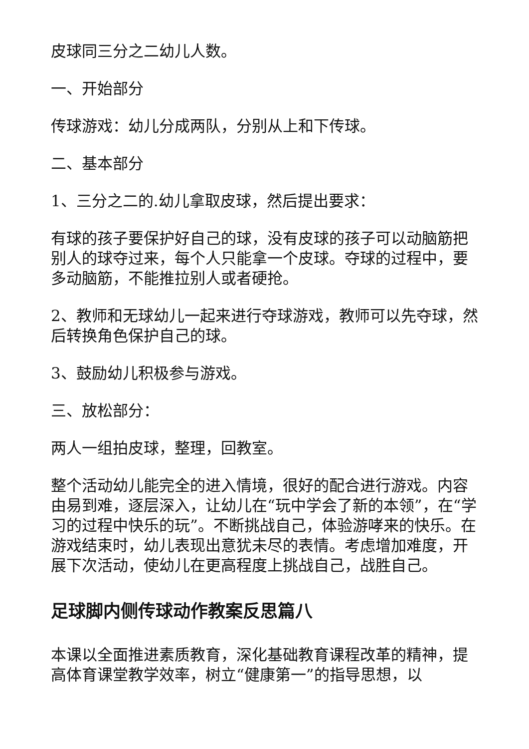皮球同三分之二幼儿人数。
一、开始部分
传球游戏：幼儿分成两队，分别从上和下传球。
二、基本部分
1、三分之二的.幼儿拿取皮球，然后提出要求：
有球的孩子要保护好自己的球，没有皮球的孩子可以动脑筋把别人的球夺过来，每个人只能拿一个皮球。夺球的过程中，要多动脑筋，不能推拉别人或者硬抢。
2、教师和无球幼儿一起来进行夺球游戏，教师可以先夺球，然后转换角色保护自己的球。
3、鼓励幼儿积极参与游戏。
三、放松部分：
两人一组拍皮球，整理，回教室。
整个活动幼儿能完全的进入情境，很好的配合进行游戏。内容由易到难，逐层深入，让幼儿在“玩中学会了新的本领”，在“学习的过程中快乐的玩”。不断挑战自己，体验游哮来的快乐。在游戏结束时，幼儿表现出意犹未尽的表情。考虑增加难度，开展下次活动，使幼儿在更高程度上挑战自己，战胜自己。
足球脚内侧传球动作教案反思篇八
本课以全面推进素质教育，深化基础教育课程改革的精神，提高体育课堂教学效率，树立“健康第一”的指导思想，以